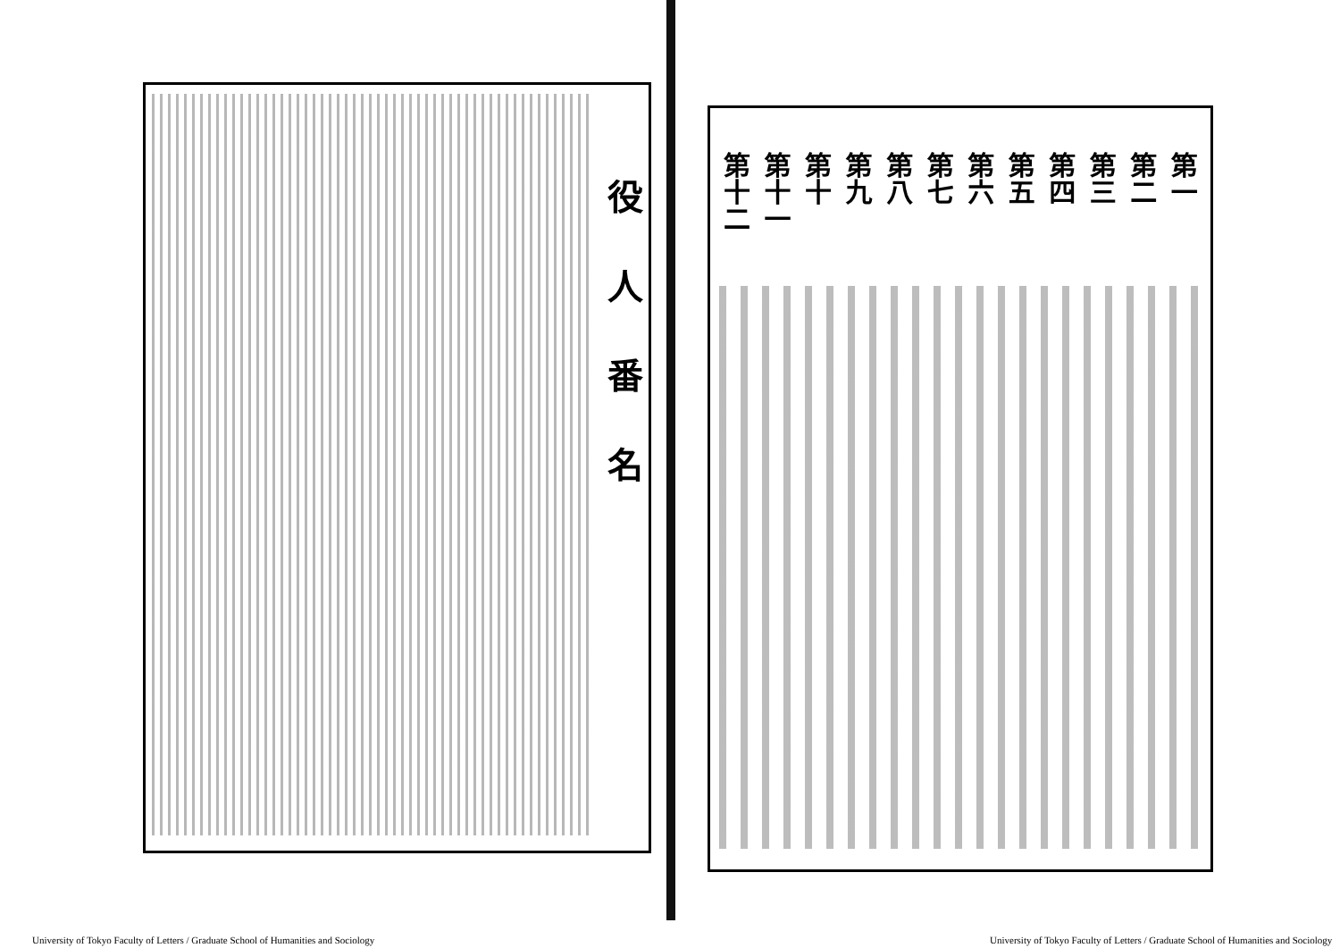第一
第二
第三
第四
第五
第六
第七
第八
第九
第十
第十一
第十二
役人番名
University of Tokyo Faculty of Letters / Graduate School of Humanities and Sociology
University of Tokyo Faculty of Letters / Graduate School of Humanities and Sociology